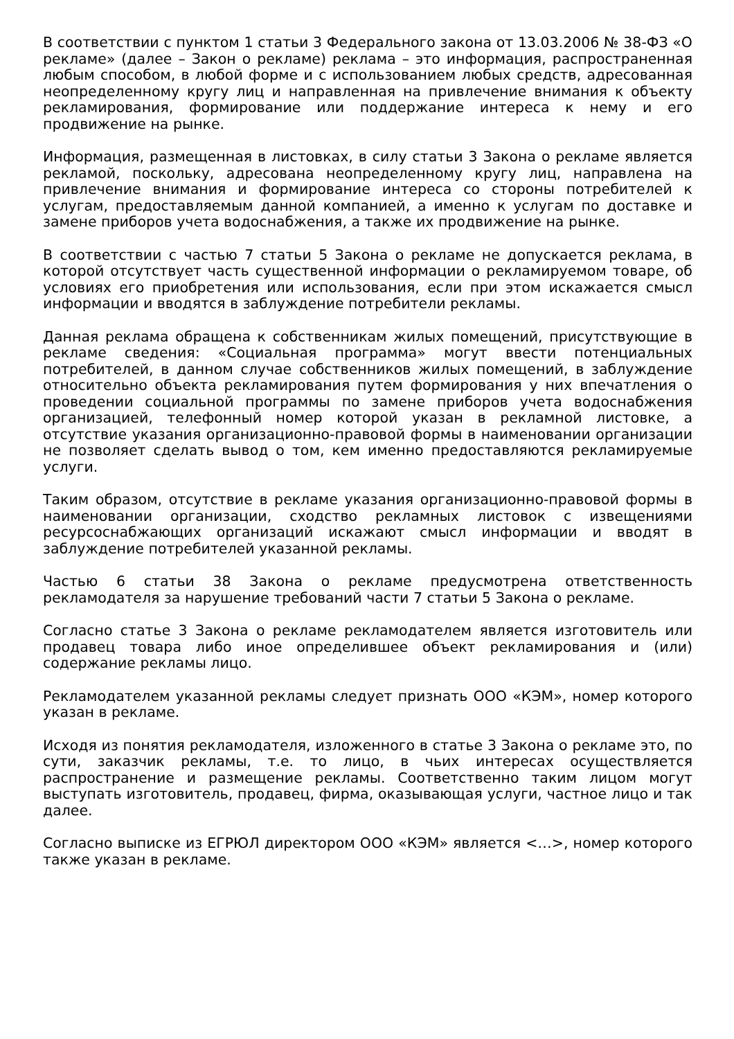В соответствии с пунктом 1 статьи 3 Федерального закона от 13.03.2006 № 38-ФЗ «О рекламе» (далее – Закон о рекламе) реклама – это информация, распространенная любым способом, в любой форме и с использованием любых средств, адресованная неопределенному кругу лиц и направленная на привлечение внимания к объекту рекламирования, формирование или поддержание интереса к нему и его продвижение на рынке.
Информация, размещенная в листовках, в силу статьи 3 Закона о рекламе является рекламой, поскольку, адресована неопределенному кругу лиц, направлена на привлечение внимания и формирование интереса со стороны потребителей к услугам, предоставляемым данной компанией, а именно к услугам по доставке и замене приборов учета водоснабжения, а также их продвижение на рынке.
В соответствии с частью 7 статьи 5 Закона о рекламе не допускается реклама, в которой отсутствует часть существенной информации о рекламируемом товаре, об условиях его приобретения или использования, если при этом искажается смысл информации и вводятся в заблуждение потребители рекламы.
Данная реклама обращена к собственникам жилых помещений, присутствующие в рекламе сведения: «Социальная программа» могут ввести потенциальных потребителей, в данном случае собственников жилых помещений, в заблуждение относительно объекта рекламирования путем формирования у них впечатления о проведении социальной программы по замене приборов учета водоснабжения организацией, телефонный номер которой указан в рекламной листовке, а отсутствие указания организационно-правовой формы в наименовании организации не позволяет сделать вывод о том, кем именно предоставляются рекламируемые услуги.
Таким образом, отсутствие в рекламе указания организационно-правовой формы в наименовании организации, сходство рекламных листовок с извещениями ресурсоснабжающих организаций искажают смысл информации и вводят в заблуждение потребителей указанной рекламы.
Частью 6 статьи 38 Закона о рекламе предусмотрена ответственность рекламодателя за нарушение требований части 7 статьи 5 Закона о рекламе.
Согласно статье 3 Закона о рекламе рекламодателем является изготовитель или продавец товара либо иное определившее объект рекламирования и (или) содержание рекламы лицо.
Рекламодателем указанной рекламы следует признать ООО «КЭМ», номер которого указан в рекламе.
Исходя из понятия рекламодателя, изложенного в статье 3 Закона о рекламе это, по сути, заказчик рекламы, т.е. то лицо, в чьих интересах осуществляется распространение и размещение рекламы. Соответственно таким лицом могут выступать изготовитель, продавец, фирма, оказывающая услуги, частное лицо и так далее.
Согласно выписке из ЕГРЮЛ директором ООО «КЭМ» является <…>, номер которого также указан в рекламе.